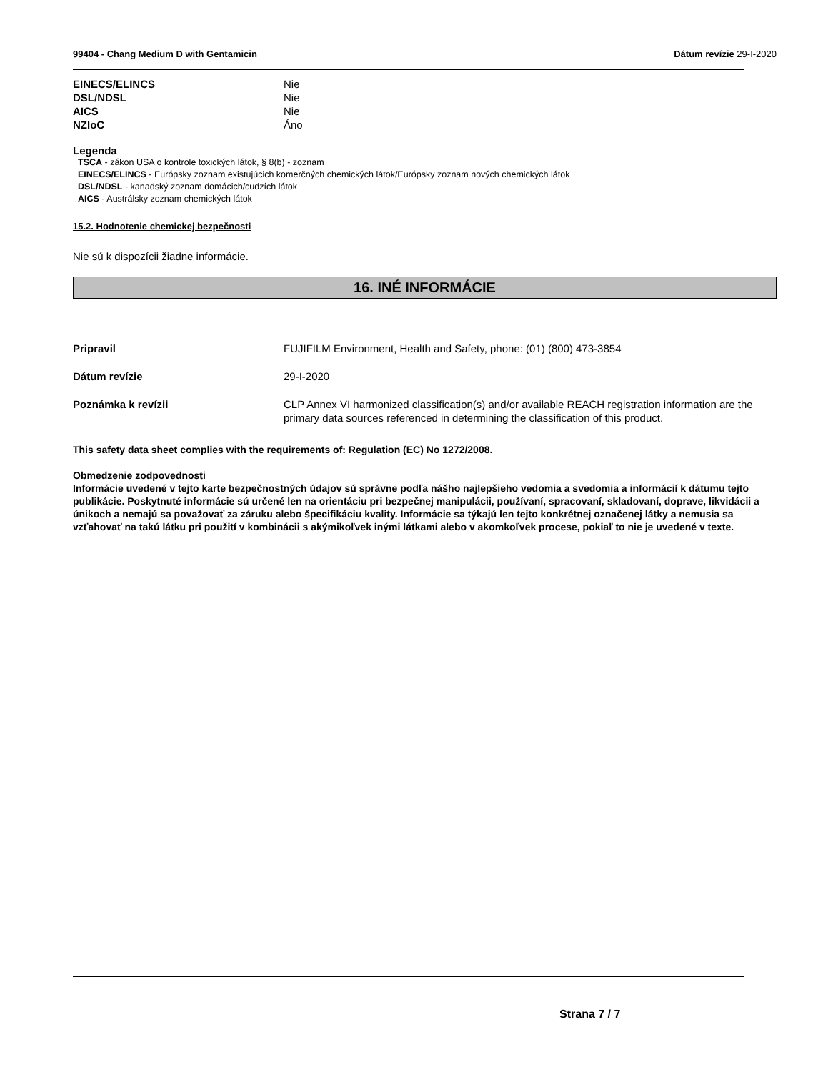99404 - Chang Medium D with Gentamicin
Dátum revízie 29-I-2020
EINECS/ELINCS Nie
DSL/NDSL Nie
AICS Nie
NZIoC Áno
Legenda
TSCA - zákon USA o kontrole toxických látok, § 8(b) - zoznam
EINECS/ELINCS - Európsky zoznam existujúcich komerčných chemických látok/Európsky zoznam nových chemických látok
DSL/NDSL - kanadský zoznam domácich/cudzích látok
AICS - Austrálsky zoznam chemických látok
15.2. Hodnotenie chemickej bezpečnosti
Nie sú k dispozícii žiadne informácie.
16. INÉ INFORMÁCIE
Pripravil FUJIFILM Environment, Health and Safety, phone: (01) (800) 473-3854
Dátum revízie 29-I-2020
Poznámka k revízii CLP Annex VI harmonized classification(s) and/or available REACH registration information are the primary data sources referenced in determining the classification of this product.
This safety data sheet complies with the requirements of: Regulation (EC) No 1272/2008.
Obmedzenie zodpovednosti
Informácie uvedené v tejto karte bezpečnostných údajov sú správne podľa nášho najlepšieho vedomia a svedomia a informácií k dátumu tejto publikácie. Poskytnuté informácie sú určené len na orientáciu pri bezpečnej manipulácii, používaní, spracovaní, skladovaní, doprave, likvidácii a únikoch a nemajú sa považovať za záruku alebo špecifikáciu kvality. Informácie sa týkajú len tejto konkrétnej označenej látky a nemusia sa vzťahovať na takú látku pri použití v kombinácii s akýmikoľvek inými látkami alebo v akomkoľvek procese, pokiaľ to nie je uvedené v texte.
Strana 7 / 7